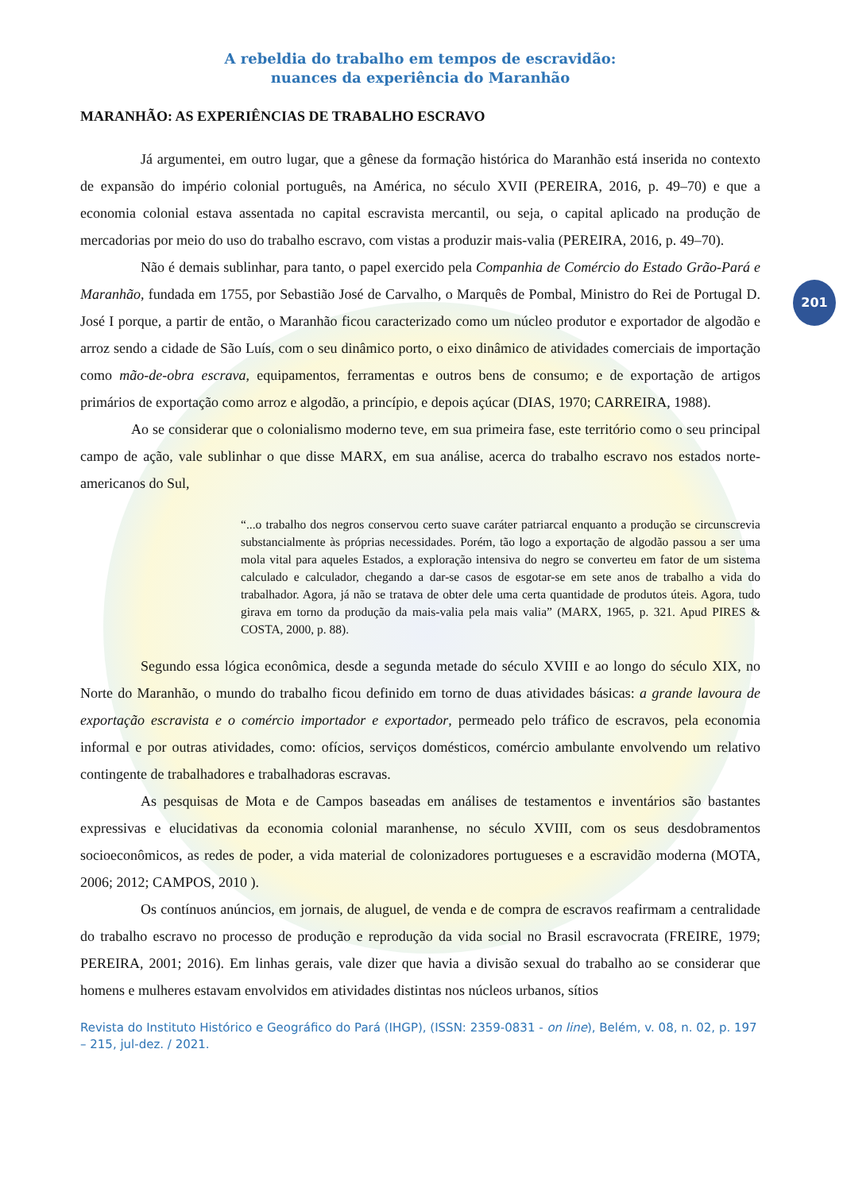201
A rebeldia do trabalho em tempos de escravidão:
nuances da experiência do Maranhão
MARANHÃO: AS EXPERIÊNCIAS DE TRABALHO ESCRAVO
Já argumentei, em outro lugar, que a gênese da formação histórica do Maranhão está inserida no contexto de expansão do império colonial português, na América, no século XVII (PEREIRA, 2016, p. 49–70) e que a economia colonial estava assentada no capital escravista mercantil, ou seja, o capital aplicado na produção de mercadorias por meio do uso do trabalho escravo, com vistas a produzir mais-valia (PEREIRA, 2016, p. 49–70).
Não é demais sublinhar, para tanto, o papel exercido pela Companhia de Comércio do Estado Grão-Pará e Maranhão, fundada em 1755, por Sebastião José de Carvalho, o Marquês de Pombal, Ministro do Rei de Portugal D. José I porque, a partir de então, o Maranhão ficou caracterizado como um núcleo produtor e exportador de algodão e arroz sendo a cidade de São Luís, com o seu dinâmico porto, o eixo dinâmico de atividades comerciais de importação como mão-de-obra escrava, equipamentos, ferramentas e outros bens de consumo; e de exportação de artigos primários de exportação como arroz e algodão, a princípio, e depois açúcar (DIAS, 1970; CARREIRA, 1988).
Ao se considerar que o colonialismo moderno teve, em sua primeira fase, este território como o seu principal campo de ação, vale sublinhar o que disse MARX, em sua análise, acerca do trabalho escravo nos estados norte-americanos do Sul,
“...o trabalho dos negros conservou certo suave caráter patriarcal enquanto a produção se circunscrevia substancialmente às próprias necessidades. Porém, tão logo a exportação de algodão passou a ser uma mola vital para aqueles Estados, a exploração intensiva do negro se converteu em fator de um sistema calculado e calculador, chegando a dar-se casos de esgotar-se em sete anos de trabalho a vida do trabalhador. Agora, já não se tratava de obter dele uma certa quantidade de produtos úteis. Agora, tudo girava em torno da produção da mais-valia pela mais valia” (MARX, 1965, p. 321. Apud PIRES & COSTA, 2000, p. 88).
Segundo essa lógica econômica, desde a segunda metade do século XVIII e ao longo do século XIX, no Norte do Maranhão, o mundo do trabalho ficou definido em torno de duas atividades básicas: a grande lavoura de exportação escravista e o comércio importador e exportador, permeado pelo tráfico de escravos, pela economia informal e por outras atividades, como: ofícios, serviços domésticos, comércio ambulante envolvendo um relativo contingente de trabalhadores e trabalhadoras escravas.
As pesquisas de Mota e de Campos baseadas em análises de testamentos e inventários são bastantes expressivas e elucidativas da economia colonial maranhense, no século XVIII, com os seus desdobramentos socioeconômicos, as redes de poder, a vida material de colonizadores portugueses e a escravidão moderna (MOTA, 2006; 2012; CAMPOS, 2010 ).
Os contínuos anúncios, em jornais, de aluguel, de venda e de compra de escravos reafirmam a centralidade do trabalho escravo no processo de produção e reprodução da vida social no Brasil escravocrata (FREIRE, 1979; PEREIRA, 2001; 2016). Em linhas gerais, vale dizer que havia a divisão sexual do trabalho ao se considerar que homens e mulheres estavam envolvidos em atividades distintas nos núcleos urbanos, sítios
Revista do Instituto Histórico e Geográfico do Pará (IHGP), (ISSN: 2359-0831 - on line), Belém, v. 08, n. 02, p. 197 – 215, jul-dez. / 2021.